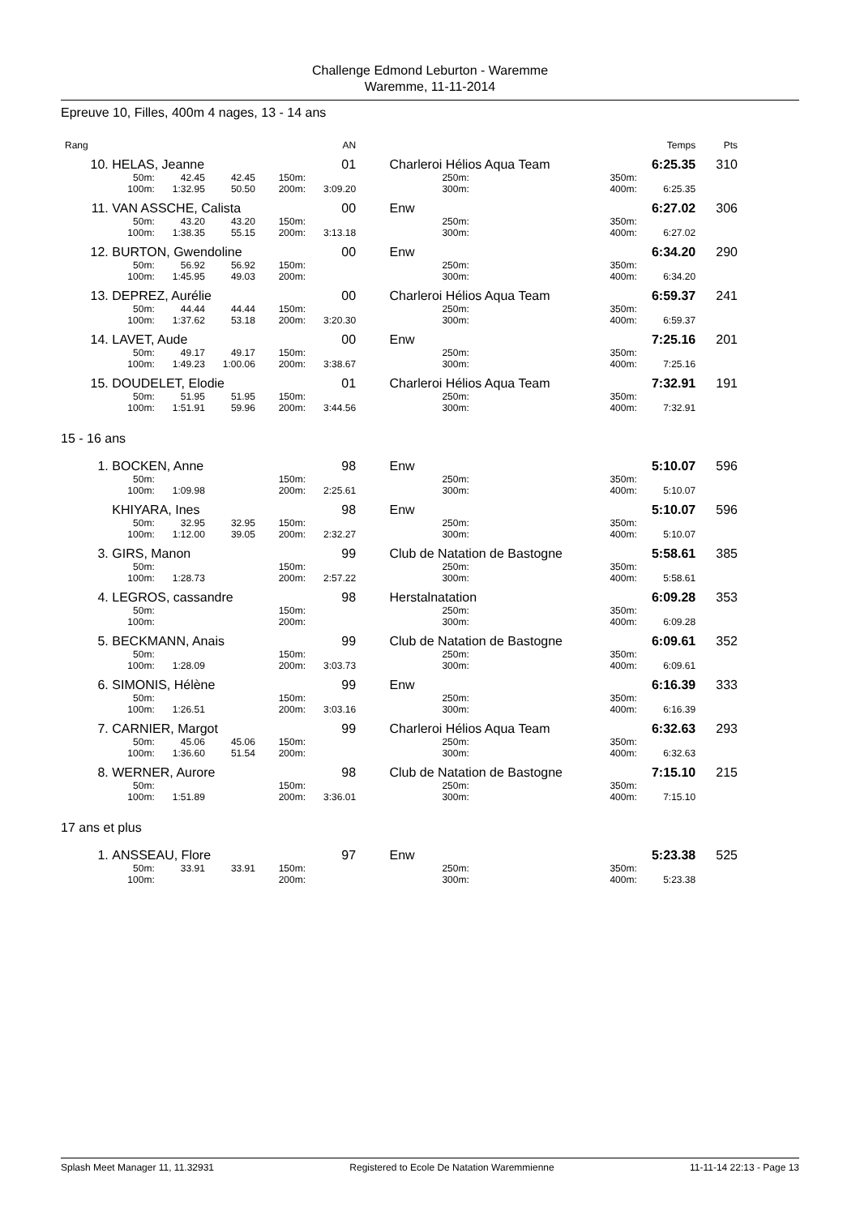Challenge Edmond Leburton - Waremme
Waremme, 11-11-2014
Epreuve 10, Filles, 400m 4 nages, 13 - 14 ans
| Rang | | | | | AN | | | | | Temps | Pts |
| 10. | HELAS, Jeanne | | | | 01 | | Charleroi Hélios Aqua Team | | | 6:25.35 | 310 |
| | 50m: | 42.45 | 42.45 | 150m: | | | 250m: | | 350m: | | |
| | 100m: | 1:32.95 | 50.50 | 200m: | 3:09.20 | | 300m: | | 400m: | 6:25.35 | |
| 11. | VAN ASSCHE, Calista | | | | 00 | | Enw | | | 6:27.02 | 306 |
| | 50m: | 43.20 | 43.20 | 150m: | | | 250m: | | 350m: | | |
| | 100m: | 1:38.35 | 55.15 | 200m: | 3:13.18 | | 300m: | | 400m: | 6:27.02 | |
| 12. | BURTON, Gwendoline | | | | 00 | | Enw | | | 6:34.20 | 290 |
| | 50m: | 56.92 | 56.92 | 150m: | | | 250m: | | 350m: | | |
| | 100m: | 1:45.95 | 49.03 | 200m: | | | 300m: | | 400m: | 6:34.20 | |
| 13. | DEPREZ, Aurélie | | | | 00 | | Charleroi Hélios Aqua Team | | | 6:59.37 | 241 |
| | 50m: | 44.44 | 44.44 | 150m: | | | 250m: | | 350m: | | |
| | 100m: | 1:37.62 | 53.18 | 200m: | 3:20.30 | | 300m: | | 400m: | 6:59.37 | |
| 14. | LAVET, Aude | | | | 00 | | Enw | | | 7:25.16 | 201 |
| | 50m: | 49.17 | 49.17 | 150m: | | | 250m: | | 350m: | | |
| | 100m: | 1:49.23 | 1:00.06 | 200m: | 3:38.67 | | 300m: | | 400m: | 7:25.16 | |
| 15. | DOUDELET, Elodie | | | | 01 | | Charleroi Hélios Aqua Team | | | 7:32.91 | 191 |
| | 50m: | 51.95 | 51.95 | 150m: | | | 250m: | | 350m: | | |
| | 100m: | 1:51.91 | 59.96 | 200m: | 3:44.56 | | 300m: | | 400m: | 7:32.91 | |
15 - 16 ans
| 1. | BOCKEN, Anne | | | | 98 | | Enw | | | 5:10.07 | 596 |
| | 50m: | | | 150m: | | | 250m: | | 350m: | | |
| | 100m: | 1:09.98 | | 200m: | 2:25.61 | | 300m: | | 400m: | 5:10.07 | |
| | KHIYARA, Ines | | | | 98 | | Enw | | | 5:10.07 | 596 |
| | 50m: | 32.95 | 32.95 | 150m: | | | 250m: | | 350m: | | |
| | 100m: | 1:12.00 | 39.05 | 200m: | 2:32.27 | | 300m: | | 400m: | 5:10.07 | |
| 3. | GIRS, Manon | | | | 99 | | Club de Natation de Bastogne | | | 5:58.61 | 385 |
| | 50m: | | | 150m: | | | 250m: | | 350m: | | |
| | 100m: | 1:28.73 | | 200m: | 2:57.22 | | 300m: | | 400m: | 5:58.61 | |
| 4. | LEGROS, cassandre | | | | 98 | | Herstalnatation | | | 6:09.28 | 353 |
| | 50m: | | | 150m: | | | 250m: | | 350m: | | |
| | 100m: | | | 200m: | | | 300m: | | 400m: | 6:09.28 | |
| 5. | BECKMANN, Anais | | | | 99 | | Club de Natation de Bastogne | | | 6:09.61 | 352 |
| | 50m: | | | 150m: | | | 250m: | | 350m: | | |
| | 100m: | 1:28.09 | | 200m: | 3:03.73 | | 300m: | | 400m: | 6:09.61 | |
| 6. | SIMONIS, Hélène | | | | 99 | | Enw | | | 6:16.39 | 333 |
| | 50m: | | | 150m: | | | 250m: | | 350m: | | |
| | 100m: | 1:26.51 | | 200m: | 3:03.16 | | 300m: | | 400m: | 6:16.39 | |
| 7. | CARNIER, Margot | | | | 99 | | Charleroi Hélios Aqua Team | | | 6:32.63 | 293 |
| | 50m: | 45.06 | 45.06 | 150m: | | | 250m: | | 350m: | | |
| | 100m: | 1:36.60 | 51.54 | 200m: | | | 300m: | | 400m: | 6:32.63 | |
| 8. | WERNER, Aurore | | | | 98 | | Club de Natation de Bastogne | | | 7:15.10 | 215 |
| | 50m: | | | 150m: | | | 250m: | | 350m: | | |
| | 100m: | 1:51.89 | | 200m: | 3:36.01 | | 300m: | | 400m: | 7:15.10 | |
17 ans et plus
| 1. | ANSSEAU, Flore | | | | 97 | | Enw | | | 5:23.38 | 525 |
| | 50m: | 33.91 | 33.91 | 150m: | | | 250m: | | 350m: | | |
| | 100m: | | | 200m: | | | 300m: | | 400m: | 5:23.38 | |
Splash Meet Manager 11, 11.32931 Registered to Ecole De Natation Waremmienne 11-11-14 22:13 - Page 13